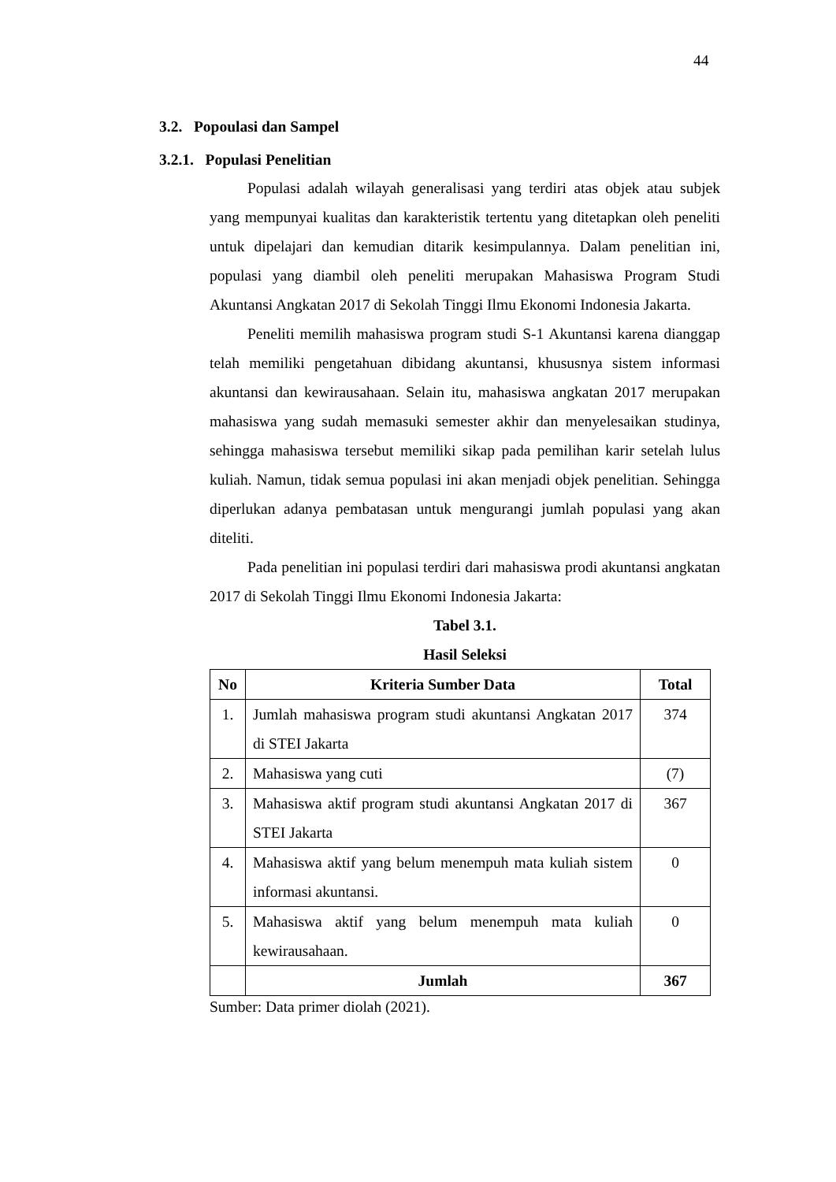44
3.2. Popoulasi dan Sampel
3.2.1. Populasi Penelitian
Populasi adalah wilayah generalisasi yang terdiri atas objek atau subjek yang mempunyai kualitas dan karakteristik tertentu yang ditetapkan oleh peneliti untuk dipelajari dan kemudian ditarik kesimpulannya. Dalam penelitian ini, populasi yang diambil oleh peneliti merupakan Mahasiswa Program Studi Akuntansi Angkatan 2017 di Sekolah Tinggi Ilmu Ekonomi Indonesia Jakarta.
Peneliti memilih mahasiswa program studi S-1 Akuntansi karena dianggap telah memiliki pengetahuan dibidang akuntansi, khususnya sistem informasi akuntansi dan kewirausahaan. Selain itu, mahasiswa angkatan 2017 merupakan mahasiswa yang sudah memasuki semester akhir dan menyelesaikan studinya, sehingga mahasiswa tersebut memiliki sikap pada pemilihan karir setelah lulus kuliah. Namun, tidak semua populasi ini akan menjadi objek penelitian. Sehingga diperlukan adanya pembatasan untuk mengurangi jumlah populasi yang akan diteliti.
Pada penelitian ini populasi terdiri dari mahasiswa prodi akuntansi angkatan 2017 di Sekolah Tinggi Ilmu Ekonomi Indonesia Jakarta:
Tabel 3.1.
Hasil Seleksi
| No | Kriteria Sumber Data | Total |
| --- | --- | --- |
| 1. | Jumlah mahasiswa program studi akuntansi Angkatan 2017 di STEI Jakarta | 374 |
| 2. | Mahasiswa yang cuti | (7) |
| 3. | Mahasiswa aktif program studi akuntansi Angkatan 2017 di STEI Jakarta | 367 |
| 4. | Mahasiswa aktif yang belum menempuh mata kuliah sistem informasi akuntansi. | 0 |
| 5. | Mahasiswa aktif yang belum menempuh mata kuliah kewirausahaan. | 0 |
| | Jumlah | 367 |
Sumber: Data primer diolah (2021).